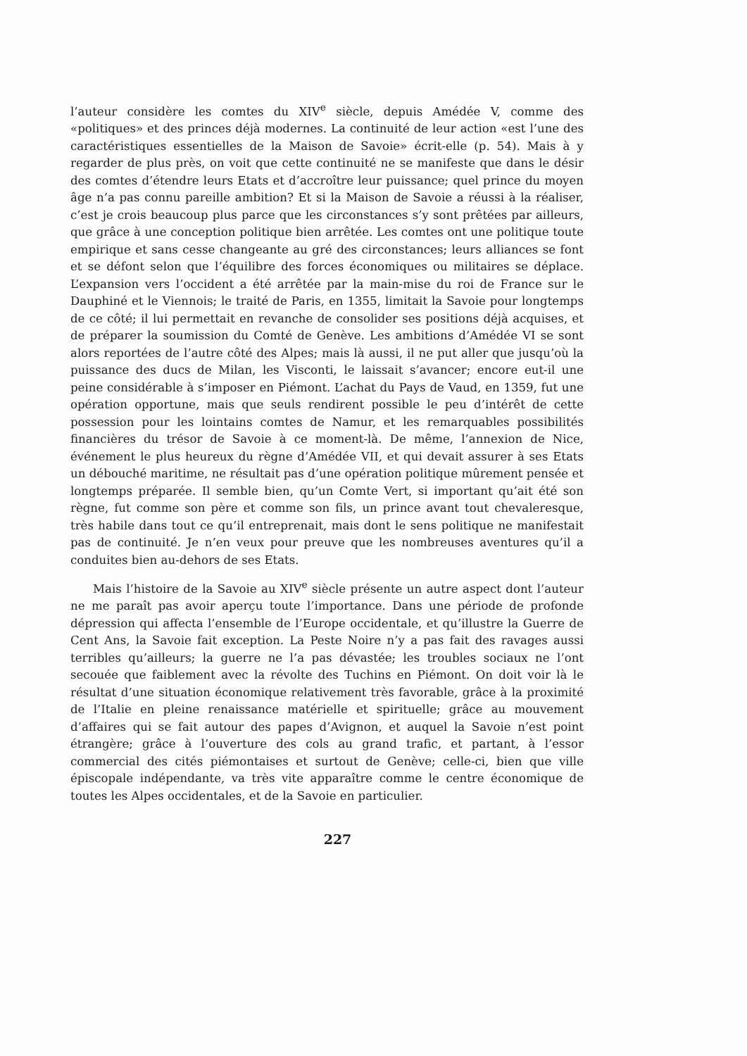l’auteur considère les comtes du XIV<sup>e</sup> siècle, depuis Amédée V, comme des «politiques» et des princes déjà modernes. La continuité de leur action «est l’une des caractéristiques essentielles de la Maison de Savoie» écrit-elle (p. 54). Mais à y regarder de plus près, on voit que cette continuité ne se manifeste que dans le désir des comtes d’étendre leurs Etats et d’accroître leur puissance; quel prince du moyen âge n’a pas connu pareille ambition? Et si la Maison de Savoie a réussi à la réaliser, c’est je crois beaucoup plus parce que les circonstances s’y sont prêtées par ailleurs, que grâce à une conception politique bien arrêtée. Les comtes ont une politique toute empirique et sans cesse changeante au gré des circonstances; leurs alliances se font et se défont selon que l’équilibre des forces économiques ou militaires se déplace. L’expansion vers l’occident a été arrêtée par la main-mise du roi de France sur le Dauphiné et le Viennois; le traité de Paris, en 1355, limitait la Savoie pour longtemps de ce côté; il lui permettait en revanche de consolider ses positions déjà acquises, et de préparer la soumission du Comté de Genève. Les ambitions d’Amédée VI se sont alors reportées de l’autre côté des Alpes; mais là aussi, il ne put aller que jusqu’où la puissance des ducs de Milan, les Visconti, le laissait s’avancer; encore eut-il une peine considérable à s’imposer en Piémont. L’achat du Pays de Vaud, en 1359, fut une opération opportune, mais que seuls rendirent possible le peu d’intérêt de cette possession pour les lointains comtes de Namur, et les remarquables possibilités financières du trésor de Savoie à ce moment-là. De même, l’annexion de Nice, événement le plus heureux du règne d’Amédée VII, et qui devait assurer à ses Etats un débouché maritime, ne résultait pas d’une opération politique mûrement pensée et longtemps préparée. Il semble bien, qu’un Comte Vert, si important qu’ait été son règne, fut comme son père et comme son fils, un prince avant tout chevaleresque, très habile dans tout ce qu’il entreprenait, mais dont le sens politique ne manifestait pas de continuité. Je n’en veux pour preuve que les nombreuses aventures qu’il a conduites bien au-dehors de ses Etats.
Mais l’histoire de la Savoie au XIV<sup>e</sup> siècle présente un autre aspect dont l’auteur ne me paraît pas avoir aperçu toute l’importance. Dans une période de profonde dépression qui affecta l’ensemble de l’Europe occidentale, et qu’illustre la Guerre de Cent Ans, la Savoie fait exception. La Peste Noire n’y a pas fait des ravages aussi terribles qu’ailleurs; la guerre ne l’a pas dévastée; les troubles sociaux ne l’ont secouée que faiblement avec la révolte des Tuchins en Piémont. On doit voir là le résultat d’une situation économique relativement très favorable, grâce à la proximité de l’Italie en pleine renaissance matérielle et spirituelle; grâce au mouvement d’affaires qui se fait autour des papes d’Avignon, et auquel la Savoie n’est point étrangère; grâce à l’ouverture des cols au grand trafic, et partant, à l’essor commercial des cités piémontaises et surtout de Genève; celle-ci, bien que ville épiscopale indépendante, va très vite apparaître comme le centre économique de toutes les Alpes occidentales, et de la Savoie en particulier.
227